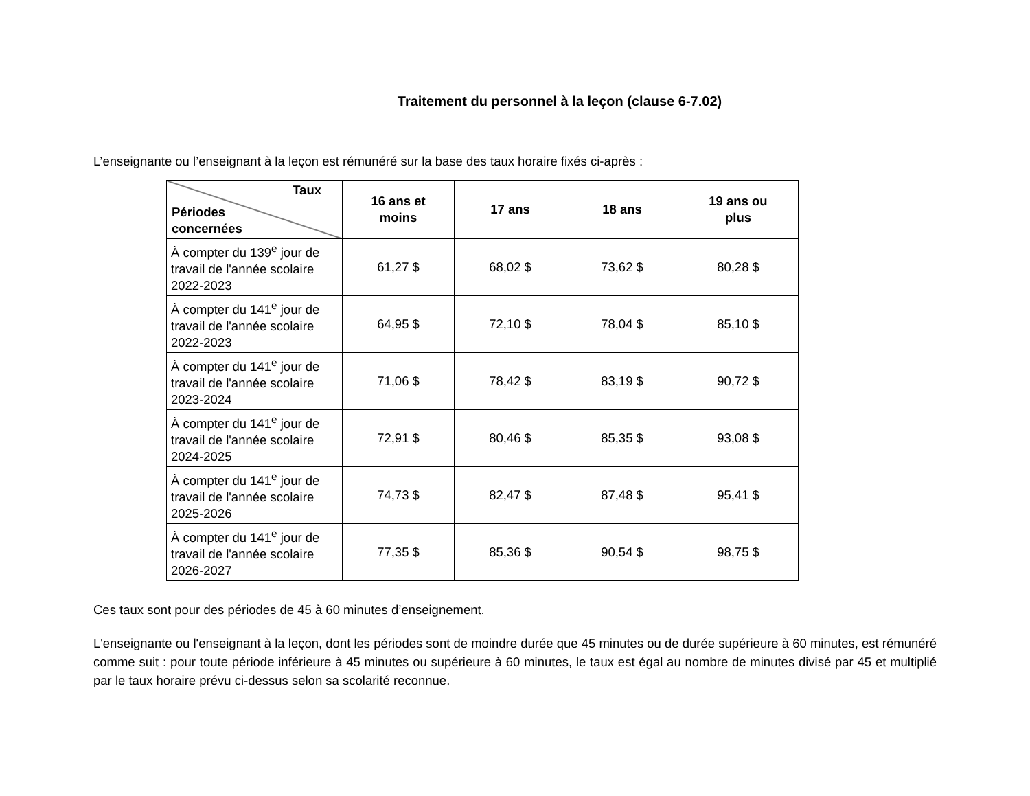Traitement du personnel à la leçon (clause 6-7.02)
L’enseignante ou l’enseignant à la leçon est rémunéré sur la base des taux horaire fixés ci-après :
| Taux Périodes concernées | 16 ans et moins | 17 ans | 18 ans | 19 ans ou plus |
| --- | --- | --- | --- | --- |
| À compter du 139<sup>e</sup> jour de travail de l'année scolaire 2022-2023 | 61,27 $ | 68,02 $ | 73,62 $ | 80,28 $ |
| À compter du 141<sup>e</sup> jour de travail de l'année scolaire 2022-2023 | 64,95 $ | 72,10 $ | 78,04 $ | 85,10 $ |
| À compter du 141<sup>e</sup> jour de travail de l'année scolaire 2023-2024 | 71,06 $ | 78,42 $ | 83,19 $ | 90,72 $ |
| À compter du 141<sup>e</sup> jour de travail de l'année scolaire 2024-2025 | 72,91 $ | 80,46 $ | 85,35 $ | 93,08 $ |
| À compter du 141<sup>e</sup> jour de travail de l'année scolaire 2025-2026 | 74,73 $ | 82,47 $ | 87,48 $ | 95,41 $ |
| À compter du 141<sup>e</sup> jour de travail de l'année scolaire 2026-2027 | 77,35 $ | 85,36 $ | 90,54 $ | 98,75 $ |
Ces taux sont pour des périodes de 45 à 60 minutes d’enseignement.
L'enseignante ou l'enseignant à la leçon, dont les périodes sont de moindre durée que 45 minutes ou de durée supérieure à 60 minutes, est rémunéré comme suit : pour toute période inférieure à 45 minutes ou supérieure à 60 minutes, le taux est égal au nombre de minutes divisé par 45 et multiplié par le taux horaire prévu ci-dessus selon sa scolarité reconnue.